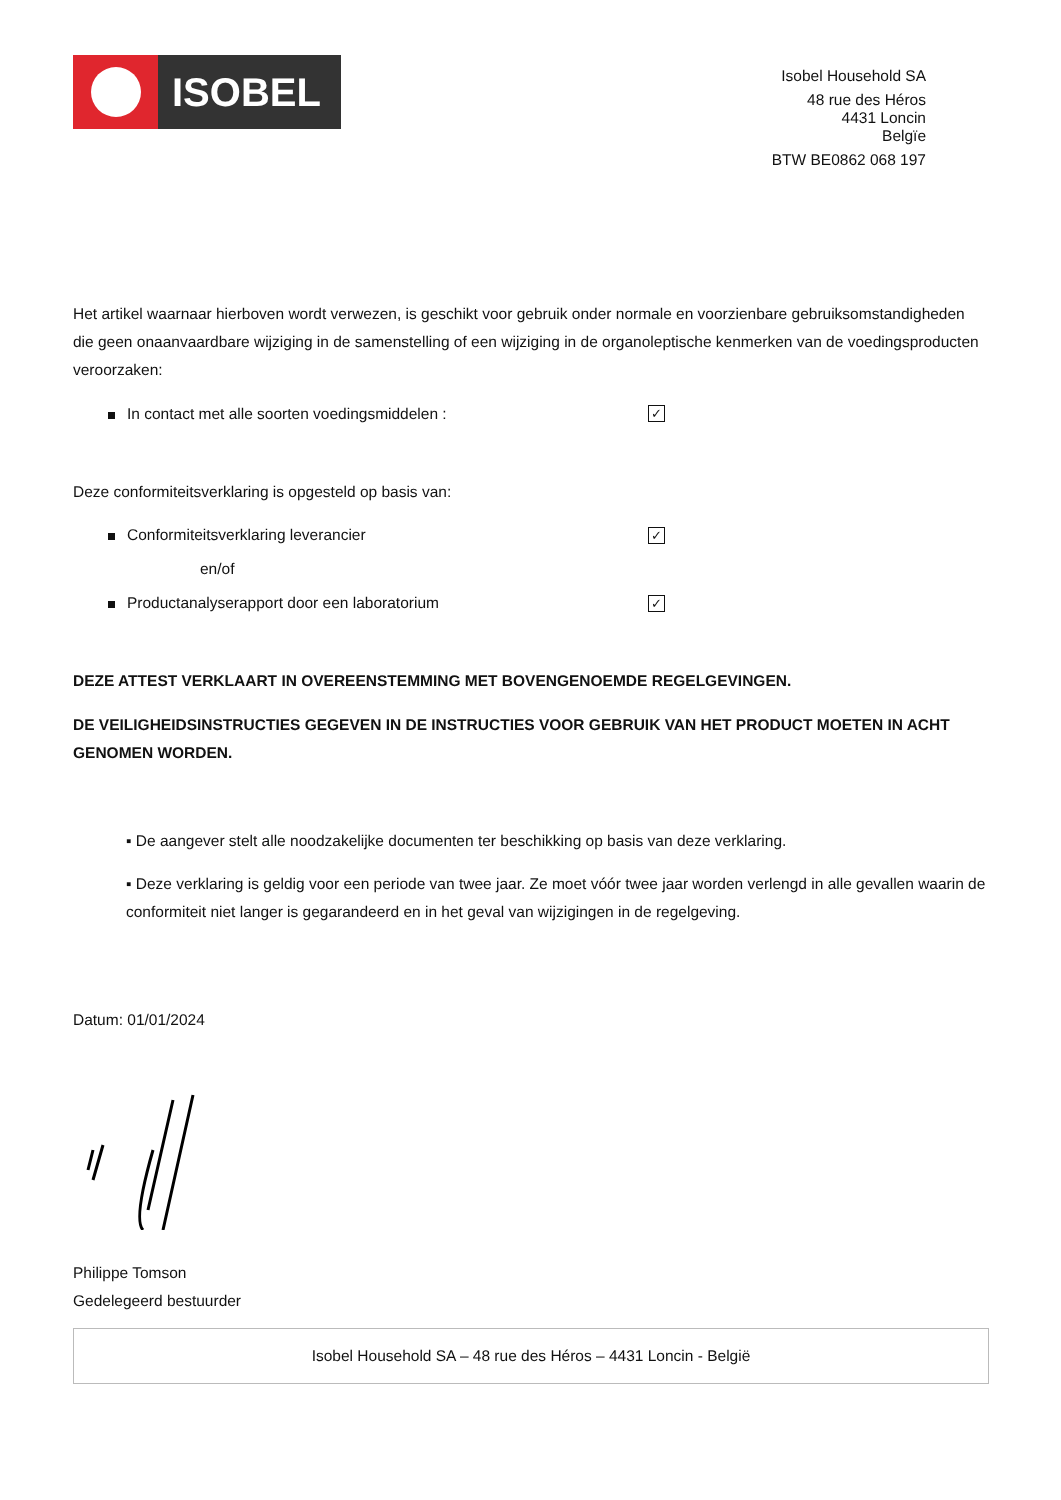ISOBEL
Isobel Household SA
48 rue des Héros
4431 Loncin
Belgïe
BTW BE0862 068 197
Het artikel waarnaar hierboven wordt verwezen, is geschikt voor gebruik onder normale en voorzienbare gebruiksomstandigheden die geen onaanvaardbare wijziging in de samenstelling of een wijziging in de organoleptische kenmerken van de voedingsproducten veroorzaken:
In contact met alle soorten voedingsmiddelen :
✓
Deze conformiteitsverklaring is opgesteld op basis van:
Conformiteitsverklaring leverancier
✓
en/of
Productanalyserapport door een laboratorium
✓
DEZE ATTEST VERKLAART IN OVEREENSTEMMING MET BOVENGENOEMDE REGELGEVINGEN.
DE VEILIGHEIDSINSTRUCTIES GEGEVEN IN DE INSTRUCTIES VOOR GEBRUIK VAN HET PRODUCT MOETEN IN ACHT GENOMEN WORDEN.
▪ De aangever stelt alle noodzakelijke documenten ter beschikking op basis van deze verklaring.
▪ Deze verklaring is geldig voor een periode van twee jaar. Ze moet vóór twee jaar worden verlengd in alle gevallen waarin de conformiteit niet langer is gegarandeerd en in het geval van wijzigingen in de regelgeving.
Datum: 01/01/2024
Philippe Tomson
Gedelegeerd bestuurder
Isobel Household SA – 48 rue des Héros – 4431 Loncin - België